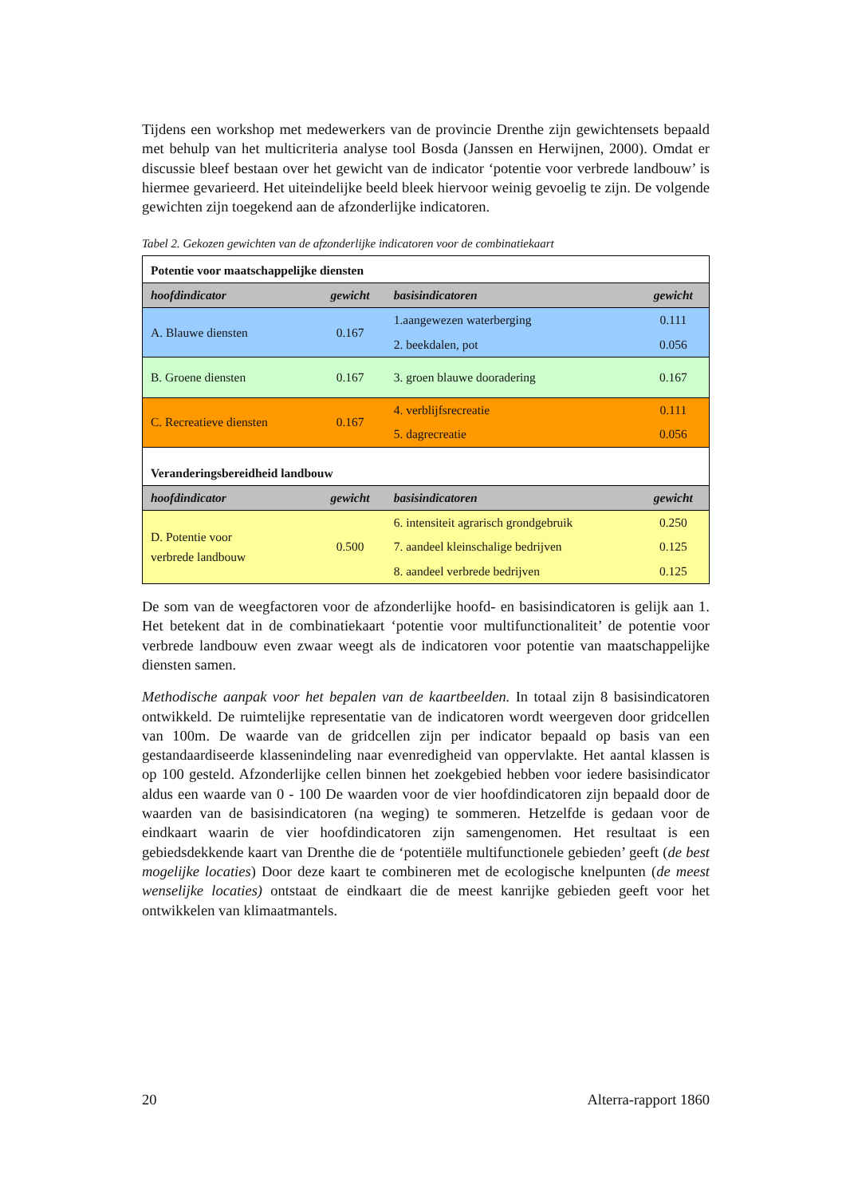Tijdens een workshop met medewerkers van de provincie Drenthe zijn gewichtensets bepaald met behulp van het multicriteria analyse tool Bosda (Janssen en Herwijnen, 2000). Omdat er discussie bleef bestaan over het gewicht van de indicator ‘potentie voor verbrede landbouw’ is hiermee gevarieerd. Het uiteindelijke beeld bleek hiervoor weinig gevoelig te zijn. De volgende gewichten zijn toegekend aan de afzonderlijke indicatoren.
Tabel 2. Gekozen gewichten van de afzonderlijke indicatoren voor de combinatiekaart
| Potentie voor maatschappelijke diensten | | | |
| hoofdindicator | gewicht | basisindicatoren | gewicht |
| A. Blauwe diensten | 0.167 | 1.aangewezen waterberging | 0.111 |
| | | 2. beekdalen, pot | 0.056 |
| B. Groene diensten | 0.167 | 3. groen blauwe dooradering | 0.167 |
| C. Recreatieve diensten | 0.167 | 4. verblijfsrecreatie | 0.111 |
| | | 5. dagrecreatie | 0.056 |
| Veranderingsbereidheid landbouw | | | |
| hoofdindicator | gewicht | basisindicatoren | gewicht |
| D. Potentie voor verbrede landbouw | 0.500 | 6. intensiteit agrarisch grondgebruik | 0.250 |
| | | 7. aandeel kleinschalige bedrijven | 0.125 |
| | | 8. aandeel verbrede bedrijven | 0.125 |
De som van de weegfactoren voor de afzonderlijke hoofd- en basisindicatoren is gelijk aan 1. Het betekent dat in de combinatiekaart ‘potentie voor multifunctionaliteit’ de potentie voor verbrede landbouw even zwaar weegt als de indicatoren voor potentie van maatschappelijke diensten samen.
Methodische aanpak voor het bepalen van de kaartbeelden. In totaal zijn 8 basisindicatoren ontwikkeld. De ruimtelijke representatie van de indicatoren wordt weergeven door gridcellen van 100m. De waarde van de gridcellen zijn per indicator bepaald op basis van een gestandaardiseerde klassenindeling naar evenredigheid van oppervlakte. Het aantal klassen is op 100 gesteld. Afzonderlijke cellen binnen het zoekgebied hebben voor iedere basisindicator aldus een waarde van 0 - 100 De waarden voor de vier hoofdindicatoren zijn bepaald door de waarden van de basisindicatoren (na weging) te sommeren. Hetzelfde is gedaan voor de eindkaart waarin de vier hoofdindicatoren zijn samengenomen. Het resultaat is een gebiedsdekkende kaart van Drenthe die de ‘potentiële multifunctionele gebieden’ geeft (de best mogelijke locaties) Door deze kaart te combineren met de ecologische knelpunten (de meest wenselijke locaties) ontstaat de eindkaart die de meest kanrijke gebieden geeft voor het ontwikkelen van klimaatmantels.
20 Alterra-rapport 1860